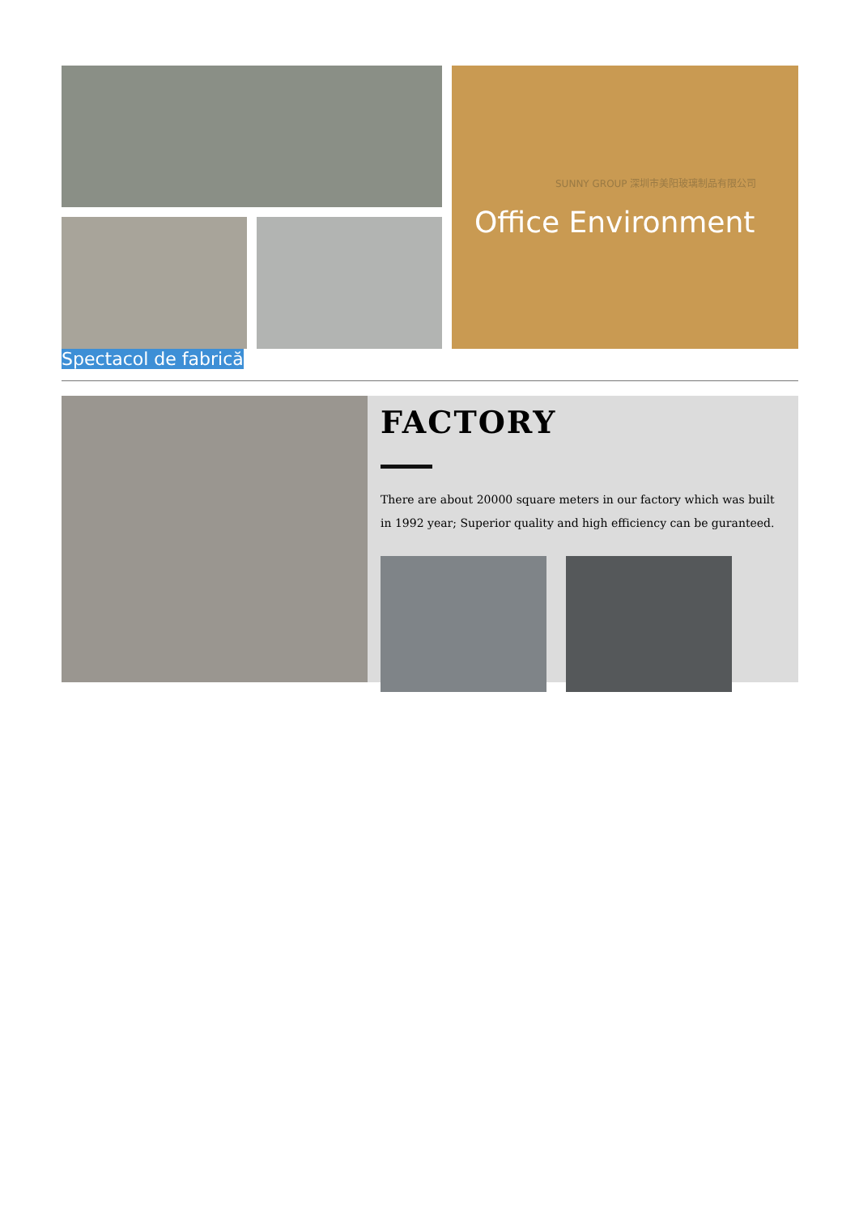SUNNY GROUP 深圳市美阳玻璃制品有限公司
Office Environment
Spectacol de fabrică
FACTORY
There are about 20000 square meters in our factory which was built in 1992 year; Superior quality and high efficiency can be guranteed.